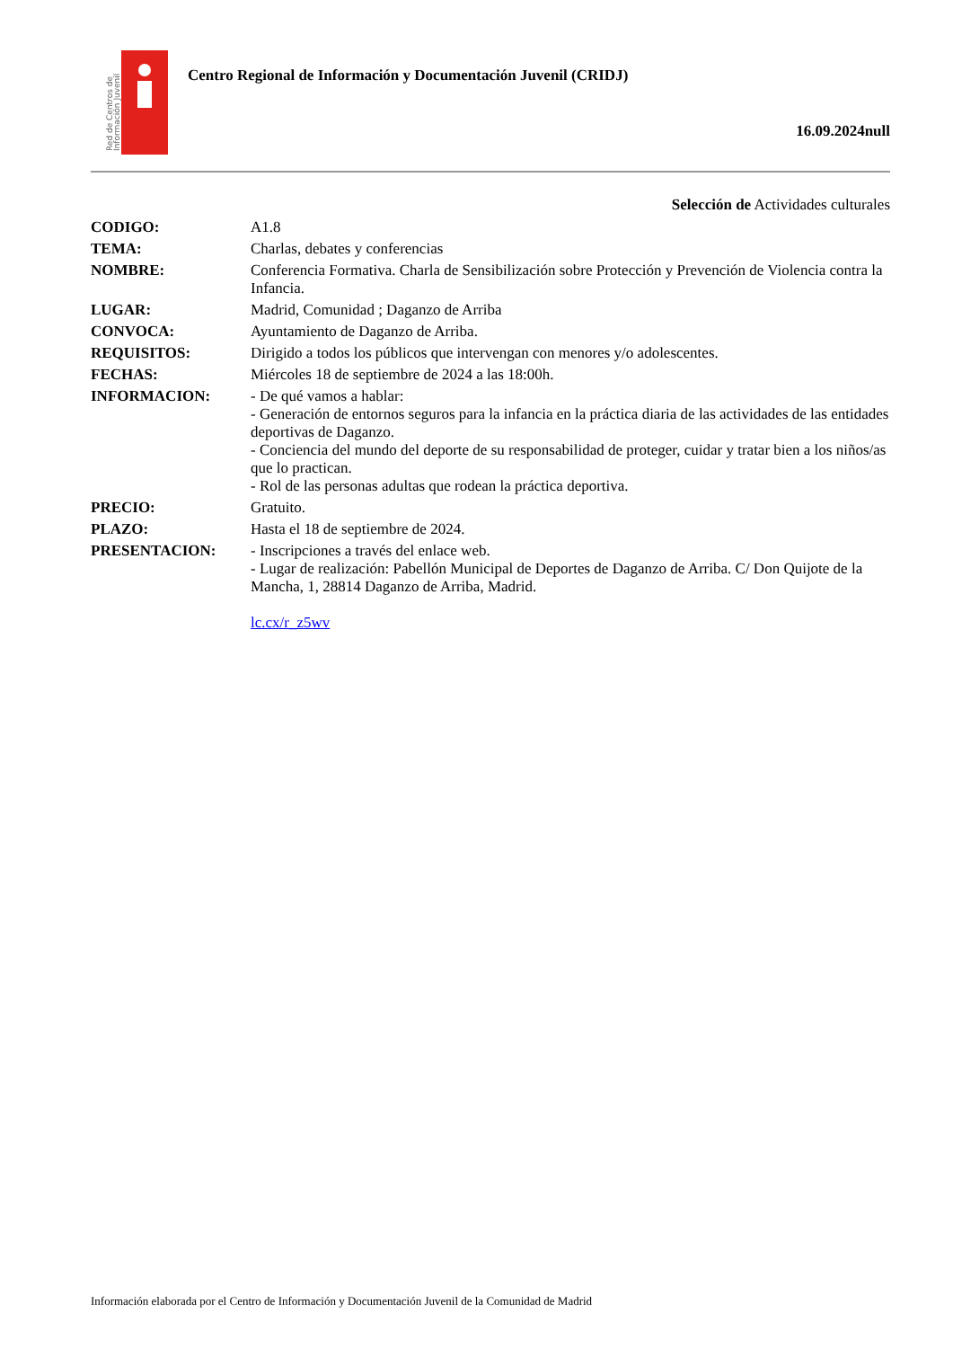Red de Centros de
Información Juvenil
Centro Regional de Información y Documentación Juvenil (CRIDJ)
16.09.2024null
Selección de Actividades culturales
| CODIGO: | A1.8 |
| TEMA: | Charlas, debates y conferencias |
| NOMBRE: | Conferencia Formativa. Charla de Sensibilización sobre Protección y Prevención de Violencia contra la Infancia. |
| LUGAR: | Madrid, Comunidad ; Daganzo de Arriba |
| CONVOCA: | Ayuntamiento de Daganzo de Arriba. |
| REQUISITOS: | Dirigido a todos los públicos que intervengan con menores y/o adolescentes. |
| FECHAS: | Miércoles 18 de septiembre de 2024 a las 18:00h. |
| INFORMACION: | - De qué vamos a hablar: - Generación de entornos seguros para la infancia en la práctica diaria de las actividades de las entidades deportivas de Daganzo. - Conciencia del mundo del deporte de su responsabilidad de proteger, cuidar y tratar bien a los niños/as que lo practican. - Rol de las personas adultas que rodean la práctica deportiva. |
| PRECIO: | Gratuito. |
| PLAZO: | Hasta el 18 de septiembre de 2024. |
| PRESENTACION: | - Inscripciones a través del enlace web. - Lugar de realización: Pabellón Municipal de Deportes de Daganzo de Arriba. C/ Don Quijote de la Mancha, 1, 28814 Daganzo de Arriba, Madrid. lc.cx/r_z5wv |
Información elaborada por el Centro de Información y Documentación Juvenil de la Comunidad de Madrid